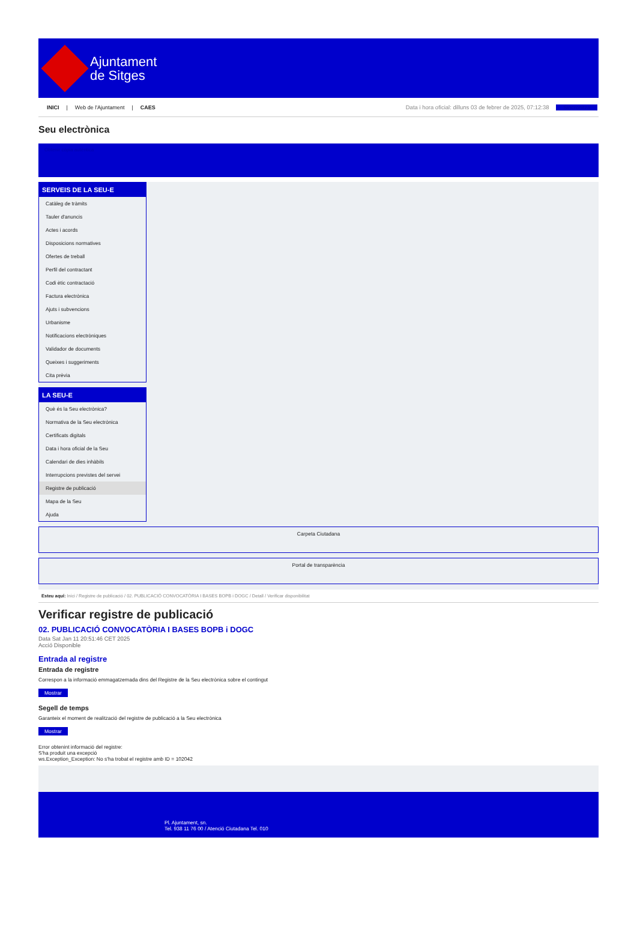Ajuntament
de Sitges
INICI | Web de l'Ajuntament | CAES Data i hora oficial: dilluns 03 de febrer de 2025, 07:12:38 Sincronitza
Seu electrònica
Obtenir còpia autèntica
SERVEIS DE LA SEU-E
Catàleg de tràmits
Tauler d'anuncis
Actes i acords
Disposicions normatives
Ofertes de treball
Perfil del contractant
Codi ètic contractació
Factura electrònica
Ajuts i subvencions
Urbanisme
Notificacions electròniques
Validador de documents
Queixes i suggeriments
Cita prèvia
LA SEU-E
Què és la Seu electrònica?
Normativa de la Seu electrònica
Certificats digitals
Data i hora oficial de la Seu
Calendari de dies inhàbils
Interrupcions previstes del servei
Registre de publicació
Mapa de la Seu
Ajuda
Carpeta Ciutadana
Portal de transparència
Esteu aquí: Inici / Registre de publicació / 02. PUBLICACIÓ CONVOCATÒRIA I BASES BOPB i DOGC / Detall / Verificar disponibilitat
Verificar registre de publicació
02. PUBLICACIÓ CONVOCATÒRIA I BASES BOPB i DOGC
Data Sat Jan 11 20:51:46 CET 2025
Acció Disponible
Entrada al registre
Entrada de registre
Correspon a la informació emmagatzemada dins del Registre de la Seu electrònica sobre el contingut
Mostrar
Segell de temps
Garanteix el moment de realització del registre de publicació a la Seu electrònica
Mostrar
Error obtenint informació del registre:
S'ha produit una excepció
ws.Exception_Exception: No s'ha trobat el registre amb ID = 102042
Pl. Ajuntament, sn.
Tel. 938 11 76 00 / Atenció Ciutadana Tel. 010